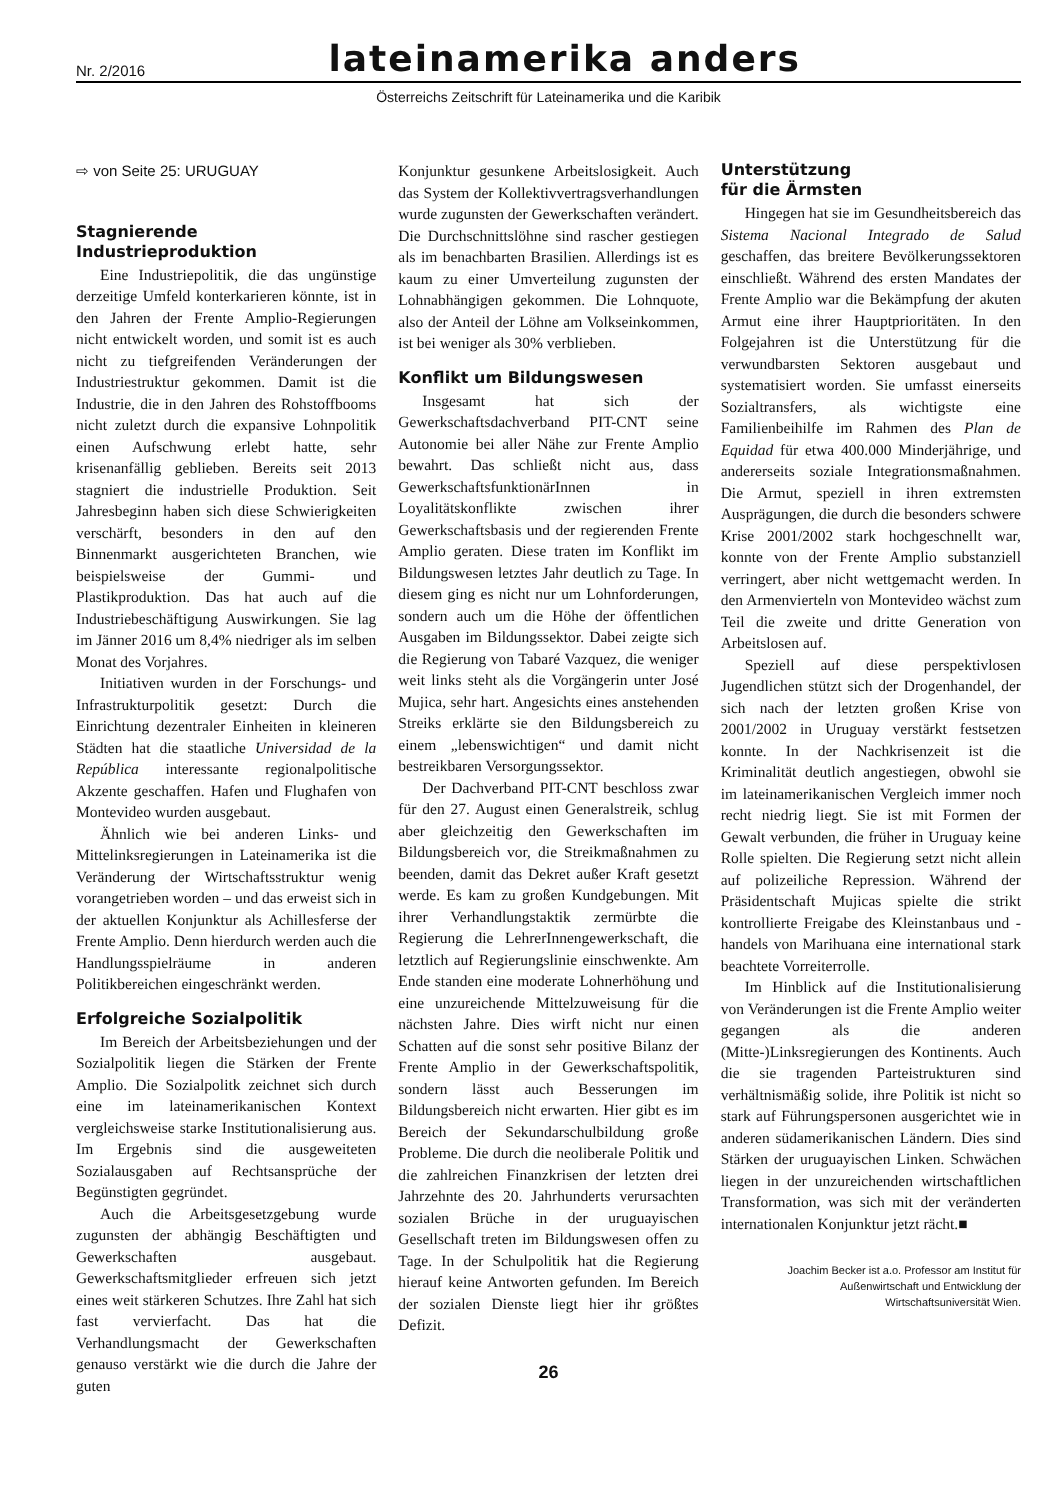Nr. 2/2016 lateinamerika anders
Österreichs Zeitschrift für Lateinamerika und die Karibik
⇨ von Seite 25: URUGUAY
Stagnierende
Industrieproduktion
Eine Industriepolitik, die das ungünstige derzeitige Umfeld konterkarieren könnte, ist in den Jahren der Frente Amplio-Regierungen nicht entwickelt worden, und somit ist es auch nicht zu tiefgreifenden Veränderungen der Industriestruktur gekommen. Damit ist die Industrie, die in den Jahren des Rohstoffbooms nicht zuletzt durch die expansive Lohnpolitik einen Aufschwung erlebt hatte, sehr krisenanfällig geblieben. Bereits seit 2013 stagniert die industrielle Produktion. Seit Jahresbeginn haben sich diese Schwierigkeiten verschärft, besonders in den auf den Binnenmarkt ausgerichteten Branchen, wie beispielsweise der Gummi- und Plastikproduktion. Das hat auch auf die Industriebeschäftigung Auswirkungen. Sie lag im Jänner 2016 um 8,4% niedriger als im selben Monat des Vorjahres.
Initiativen wurden in der Forschungs- und Infrastrukturpolitik gesetzt: Durch die Einrichtung dezentraler Einheiten in kleineren Städten hat die staatliche Universidad de la República interessante regionalpolitische Akzente geschaffen. Hafen und Flughafen von Montevideo wurden ausgebaut.
Ähnlich wie bei anderen Links- und Mittelinksregierungen in Lateinamerika ist die Veränderung der Wirtschaftsstruktur wenig vorangetrieben worden – und das erweist sich in der aktuellen Konjunktur als Achillesferse der Frente Amplio. Denn hierdurch werden auch die Handlungsspielräume in anderen Politikbereichen eingeschränkt werden.
Erfolgreiche Sozialpolitik
Im Bereich der Arbeitsbeziehungen und der Sozialpolitik liegen die Stärken der Frente Amplio. Die Sozialpolitk zeichnet sich durch eine im lateinamerikanischen Kontext vergleichsweise starke Institutionalisierung aus. Im Ergebnis sind die ausgeweiteten Sozialausgaben auf Rechtsansprüche der Begünstigten gegründet.
Auch die Arbeitsgesetzgebung wurde zugunsten der abhängig Beschäftigten und Gewerkschaften ausgebaut. Gewerkschaftsmitglieder erfreuen sich jetzt eines weit stärkeren Schutzes. Ihre Zahl hat sich fast vervierfacht. Das hat die Verhandlungsmacht der Gewerkschaften genauso verstärkt wie die durch die Jahre der guten
Konjunktur gesunkene Arbeitslosigkeit. Auch das System der Kollektivvertragsverhandlungen wurde zugunsten der Gewerkschaften verändert. Die Durchschnittslöhne sind rascher gestiegen als im benachbarten Brasilien. Allerdings ist es kaum zu einer Umverteilung zugunsten der Lohnabhängigen gekommen. Die Lohnquote, also der Anteil der Löhne am Volkseinkommen, ist bei weniger als 30% verblieben.
Konflikt um Bildungswesen
Insgesamt hat sich der Gewerkschaftsdachverband PIT-CNT seine Autonomie bei aller Nähe zur Frente Amplio bewahrt. Das schließt nicht aus, dass GewerkschaftsfunktionärInnen in Loyalitätskonflikte zwischen ihrer Gewerkschaftsbasis und der regierenden Frente Amplio geraten. Diese traten im Konflikt im Bildungswesen letztes Jahr deutlich zu Tage. In diesem ging es nicht nur um Lohnforderungen, sondern auch um die Höhe der öffentlichen Ausgaben im Bildungssektor. Dabei zeigte sich die Regierung von Tabaré Vazquez, die weniger weit links steht als die Vorgängerin unter José Mujica, sehr hart. Angesichts eines anstehenden Streiks erklärte sie den Bildungsbereich zu einem „lebenswichtigen“ und damit nicht bestreikbaren Versorgungssektor.
Der Dachverband PIT-CNT beschloss zwar für den 27. August einen Generalstreik, schlug aber gleichzeitig den Gewerkschaften im Bildungsbereich vor, die Streikmaßnahmen zu beenden, damit das Dekret außer Kraft gesetzt werde. Es kam zu großen Kundgebungen. Mit ihrer Verhandlungstaktik zermürbte die Regierung die LehrerInnengewerkschaft, die letztlich auf Regierungslinie einschwenkte. Am Ende standen eine moderate Lohnerhöhung und eine unzureichende Mittelzuweisung für die nächsten Jahre. Dies wirft nicht nur einen Schatten auf die sonst sehr positive Bilanz der Frente Amplio in der Gewerkschaftspolitik, sondern lässt auch Besserungen im Bildungsbereich nicht erwarten. Hier gibt es im Bereich der Sekundarschulbildung große Probleme. Die durch die neoliberale Politik und die zahlreichen Finanzkrisen der letzten drei Jahrzehnte des 20. Jahrhunderts verursachten sozialen Brüche in der uruguayischen Gesellschaft treten im Bildungswesen offen zu Tage. In der Schulpolitik hat die Regierung hierauf keine Antworten gefunden. Im Bereich der sozialen Dienste liegt hier ihr größtes Defizit.
26
Unterstützung
für die Ärmsten
Hingegen hat sie im Gesundheitsbereich das Sistema Nacional Integrado de Salud geschaffen, das breitere Bevölkerungssektoren einschließt. Während des ersten Mandates der Frente Amplio war die Bekämpfung der akuten Armut eine ihrer Hauptprioritäten. In den Folgejahren ist die Unterstützung für die verwundbarsten Sektoren ausgebaut und systematisiert worden. Sie umfasst einerseits Sozialtransfers, als wichtigste eine Familienbeihilfe im Rahmen des Plan de Equidad für etwa 400.000 Minderjährige, und andererseits soziale Integrationsmaßnahmen. Die Armut, speziell in ihren extremsten Ausprägungen, die durch die besonders schwere Krise 2001/2002 stark hochgeschnellt war, konnte von der Frente Amplio substanziell verringert, aber nicht wettgemacht werden. In den Armenvierteln von Montevideo wächst zum Teil die zweite und dritte Generation von Arbeitslosen auf.
Speziell auf diese perspektivlosen Jugendlichen stützt sich der Drogenhandel, der sich nach der letzten großen Krise von 2001/2002 in Uruguay verstärkt festsetzen konnte. In der Nachkrisenzeit ist die Kriminalität deutlich angestiegen, obwohl sie im lateinamerikanischen Vergleich immer noch recht niedrig liegt. Sie ist mit Formen der Gewalt verbunden, die früher in Uruguay keine Rolle spielten. Die Regierung setzt nicht allein auf polizeiliche Repression. Während der Präsidentschaft Mujicas spielte die strikt kontrollierte Freigabe des Kleinstanbaus und -handels von Marihuana eine international stark beachtete Vorreiterrolle.
Im Hinblick auf die Institutionalisierung von Veränderungen ist die Frente Amplio weiter gegangen als die anderen (Mitte-)Linksregierungen des Kontinents. Auch die sie tragenden Parteistrukturen sind verhältnismäßig solide, ihre Politik ist nicht so stark auf Führungspersonen ausgerichtet wie in anderen südamerikanischen Ländern. Dies sind Stärken der uruguayischen Linken. Schwächen liegen in der unzureichenden wirtschaftlichen Transformation, was sich mit der veränderten internationalen Konjunktur jetzt rächt.■
Joachim Becker ist a.o. Professor am Institut für
Außenwirtschaft und Entwicklung der
Wirtschaftsuniversität Wien.